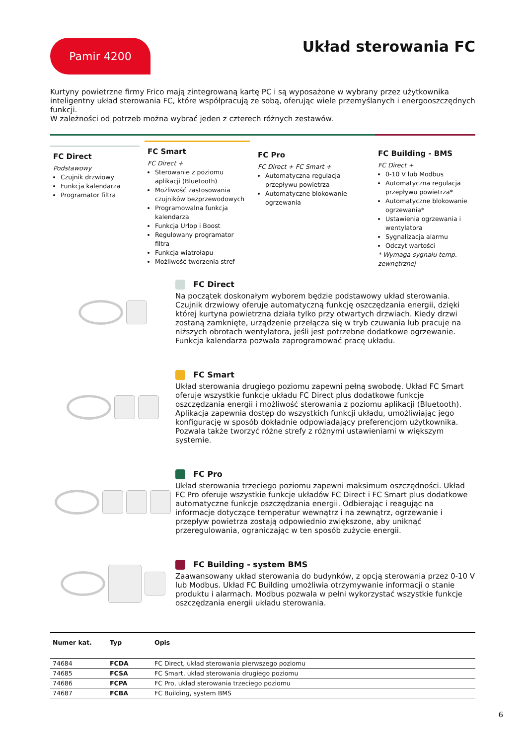Pamir 4200
Układ sterowania FC
Kurtyny powietrzne firmy Frico mają zintegrowaną kartę PC i są wyposażone w wybrany przez użytkownika inteligentny układ sterowania FC, które współpracują ze sobą, oferując wiele przemyślanych i energooszczędnych funkcji.
W zależności od potrzeb można wybrać jeden z czterech różnych zestawów.
FC Direct
Podstawowy
Czujnik drzwiowy
Funkcja kalendarza
Programator filtra
FC Smart
FC Direct +
Sterowanie z poziomu aplikacji (Bluetooth)
Możliwość zastosowania czujników bezprzewodowych
Programowalna funkcja kalendarza
Funkcja Urlop i Boost
Regulowany programator filtra
Funkcja wiatrołapu
Możliwość tworzenia stref
FC Pro
FC Direct + FC Smart +
Automatyczna regulacja przepływu powietrza
Automatyczne blokowanie ogrzewania
FC Building - BMS
FC Direct +
0-10 V lub Modbus
Automatyczna regulacja przepływu powietrza*
Automatyczne blokowanie ogrzewania*
Ustawienia ogrzewania i wentylatora
Sygnalizacja alarmu
Odczyt wartości
* Wymaga sygnału temp. zewnętrznej
FC Direct
Na początek doskonałym wyborem będzie podstawowy układ sterowania. Czujnik drzwiowy oferuje automatyczną funkcję oszczędzania energii, dzięki której kurtyna powietrzna działa tylko przy otwartych drzwiach. Kiedy drzwi zostaną zamknięte, urządzenie przełącza się w tryb czuwania lub pracuje na niższych obrotach wentylatora, jeśli jest potrzebne dodatkowe ogrzewanie. Funkcja kalendarza pozwala zaprogramować pracę układu.
FC Smart
Układ sterowania drugiego poziomu zapewni pełną swobodę. Układ FC Smart oferuje wszystkie funkcje układu FC Direct plus dodatkowe funkcje oszczędzania energii i możliwość sterowania z poziomu aplikacji (Bluetooth). Aplikacja zapewnia dostęp do wszystkich funkcji układu, umożliwiając jego konfigurację w sposób dokładnie odpowiadający preferencjom użytkownika. Pozwala także tworzyć różne strefy z różnymi ustawieniami w większym systemie.
FC Pro
Układ sterowania trzeciego poziomu zapewni maksimum oszczędności. Układ FC Pro oferuje wszystkie funkcje układów FC Direct i FC Smart plus dodatkowe automatyczne funkcje oszczędzania energii. Odbierając i reagując na informacje dotyczące temperatur wewnątrz i na zewnątrz, ogrzewanie i przepływ powietrza zostają odpowiednio zwiększone, aby uniknąć przeregulowania, ograniczając w ten sposób zużycie energii.
FC Building - system BMS
Zaawansowany układ sterowania do budynków, z opcją sterowania przez 0-10 V lub Modbus. Układ FC Building umożliwia otrzymywanie informacji o stanie produktu i alarmach. Modbus pozwala w pełni wykorzystać wszystkie funkcje oszczędzania energii układu sterowania.
| Numer kat. | Typ | Opis |
| --- | --- | --- |
| 74684 | FCDA | FC Direct, układ sterowania pierwszego poziomu |
| 74685 | FCSA | FC Smart, układ sterowania drugiego poziomu |
| 74686 | FCPA | FC Pro, układ sterowania trzeciego poziomu |
| 74687 | FCBA | FC Building, system BMS |
6